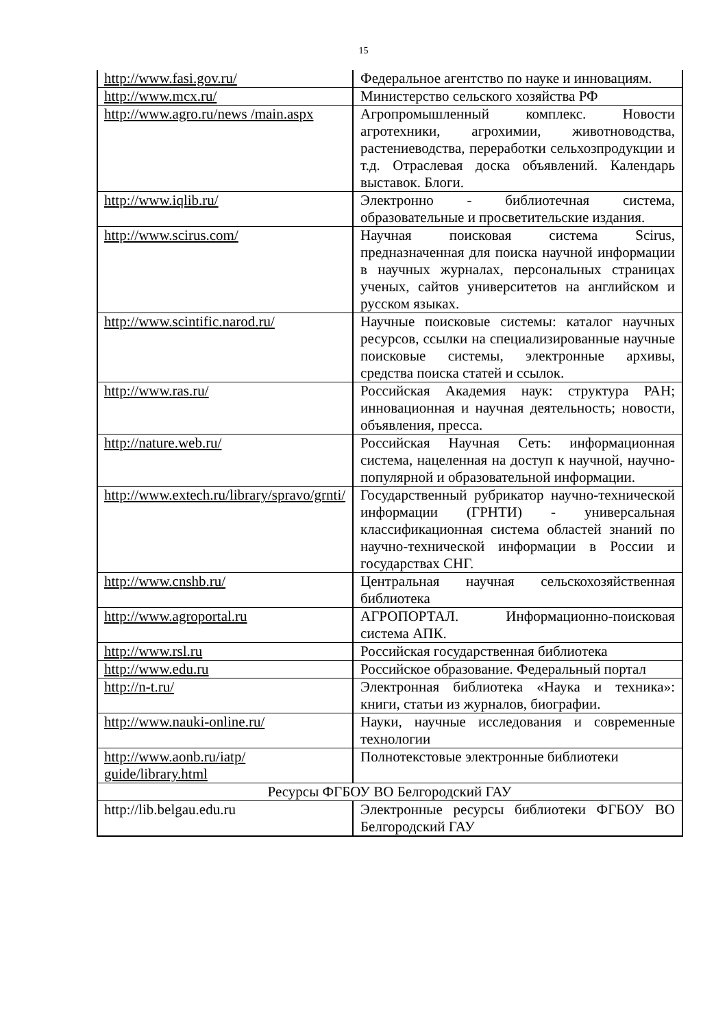15
| http://www.fasi.gov.ru/ | Федеральное агентство по науке и инновациям. |
| http://www.mcx.ru/ | Министерство сельского хозяйства РФ |
| http://www.agro.ru/news /main.aspx | Агропромышленный комплекс. Новости агротехники, агрохимии, животноводства, растениеводства, переработки сельхозпродукции и т.д. Отраслевая доска объявлений. Календарь выставок. Блоги. |
| http://www.iqlib.ru/ | Электронно - библиотечная система, образовательные и просветительские издания. |
| http://www.scirus.com/ | Научная поисковая система Scirus, предназначенная для поиска научной информации в научных журналах, персональных страницах ученых, сайтов университетов на английском и русском языках. |
| http://www.scintific.narod.ru/ | Научные поисковые системы: каталог научных ресурсов, ссылки на специализированные научные поисковые системы, электронные архивы, средства поиска статей и ссылок. |
| http://www.ras.ru/ | Российская Академия наук: структура РАН; инновационная и научная деятельность; новости, объявления, пресса. |
| http://nature.web.ru/ | Российская Научная Сеть: информационная система, нацеленная на доступ к научной, научно-популярной и образовательной информации. |
| http://www.extech.ru/library/spravo/grnti/ | Государственный рубрикатор научно-технической информации (ГРНТИ) - универсальная классификационная система областей знаний по научно-технической информации в России и государствах СНГ. |
| http://www.cnshb.ru/ | Центральная научная сельскохозяйственная библиотека |
| http://www.agroportal.ru | АГРОПОРТАЛ. Информационно-поисковая система АПК. |
| http://www.rsl.ru | Российская государственная библиотека |
| http://www.edu.ru | Российское образование. Федеральный портал |
| http://n-t.ru/ | Электронная библиотека «Наука и техника»: книги, статьи из журналов, биографии. |
| http://www.nauki-online.ru/ | Науки, научные исследования и современные технологии |
| http://www.aonb.ru/iatp/ guide/library.html | Полнотекстовые электронные библиотеки |
| Ресурсы ФГБОУ ВО Белгородский ГАУ | |
| http://lib.belgau.edu.ru | Электронные ресурсы библиотеки ФГБОУ ВО Белгородский ГАУ |